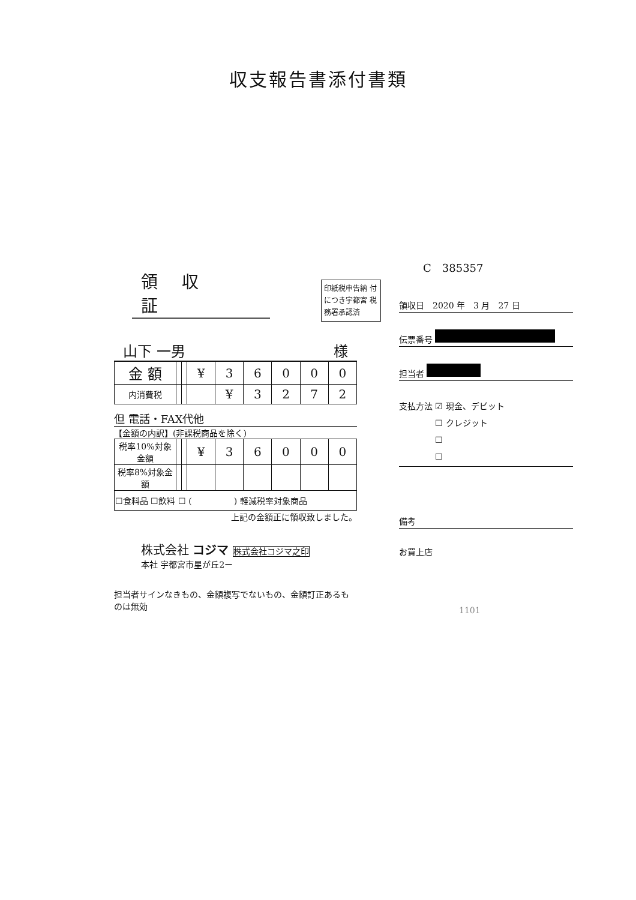収支報告書添付書類
領収証
印紙税申告納 付につき宇都宮 税務署承認済
山下 一男 様
| 金 額 | | | ¥ | 3 | 6 | 0 | 0 | 0 |
| 内消費税 | | | | ¥ | 3 | 2 | 7 | 2 |
但 電話・FAX代他
【金額の内訳】(非課税商品を除く)
| 税率10%対象金額 | | | ¥ | 3 | 6 | 0 | 0 | 0 |
| 税率8%対象金額 | | | | | | | | |
| ☐食料品 ☐飲料 ☐ ( ) 軽減税率対象商品 | | | | | | | | |
上記の金額正に領収致しました。
株式会社 コジマ 株式会社コジマ之印
本社 宇都宮市星が丘2ー
担当者サインなきもの、金額複写でないもの、金額訂正あるものは無効
C　385357
領収日　2020 年　3 月　27 日
伝票番号
担当者
支払方法 ☑ 現金、デビット
　　　　 ☐ クレジット
　　　　 ☐
　　　　 ☐
備考
お買上店
1101